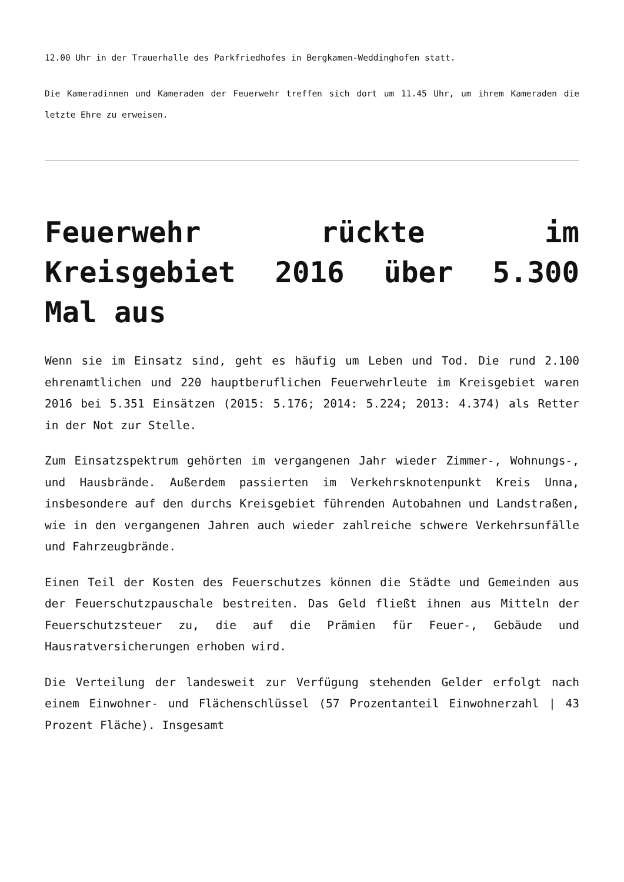12.00 Uhr in der Trauerhalle des Parkfriedhofes in Bergkamen-Weddinghofen statt.
Die Kameradinnen und Kameraden der Feuerwehr treffen sich dort um 11.45 Uhr, um ihrem Kameraden die letzte Ehre zu erweisen.
Feuerwehr rückte im Kreisgebiet 2016 über 5.300 Mal aus
Wenn sie im Einsatz sind, geht es häufig um Leben und Tod. Die rund 2.100 ehrenamtlichen und 220 hauptberuflichen Feuerwehrleute im Kreisgebiet waren 2016 bei 5.351 Einsätzen (2015: 5.176; 2014: 5.224; 2013: 4.374) als Retter in der Not zur Stelle.
Zum Einsatzspektrum gehörten im vergangenen Jahr wieder Zimmer-, Wohnungs-, und Hausbrände. Außerdem passierten im Verkehrsknotenpunkt Kreis Unna, insbesondere auf den durchs Kreisgebiet führenden Autobahnen und Landstraßen, wie in den vergangenen Jahren auch wieder zahlreiche schwere Verkehrsunfälle und Fahrzeugbrände.
Einen Teil der Kosten des Feuerschutzes können die Städte und Gemeinden aus der Feuerschutzpauschale bestreiten. Das Geld fließt ihnen aus Mitteln der Feuerschutzsteuer zu, die auf die Prämien für Feuer-, Gebäude und Hausratversicherungen erhoben wird.
Die Verteilung der landesweit zur Verfügung stehenden Gelder erfolgt nach einem Einwohner- und Flächenschlüssel (57 Prozentanteil Einwohnerzahl | 43 Prozent Fläche). Insgesamt